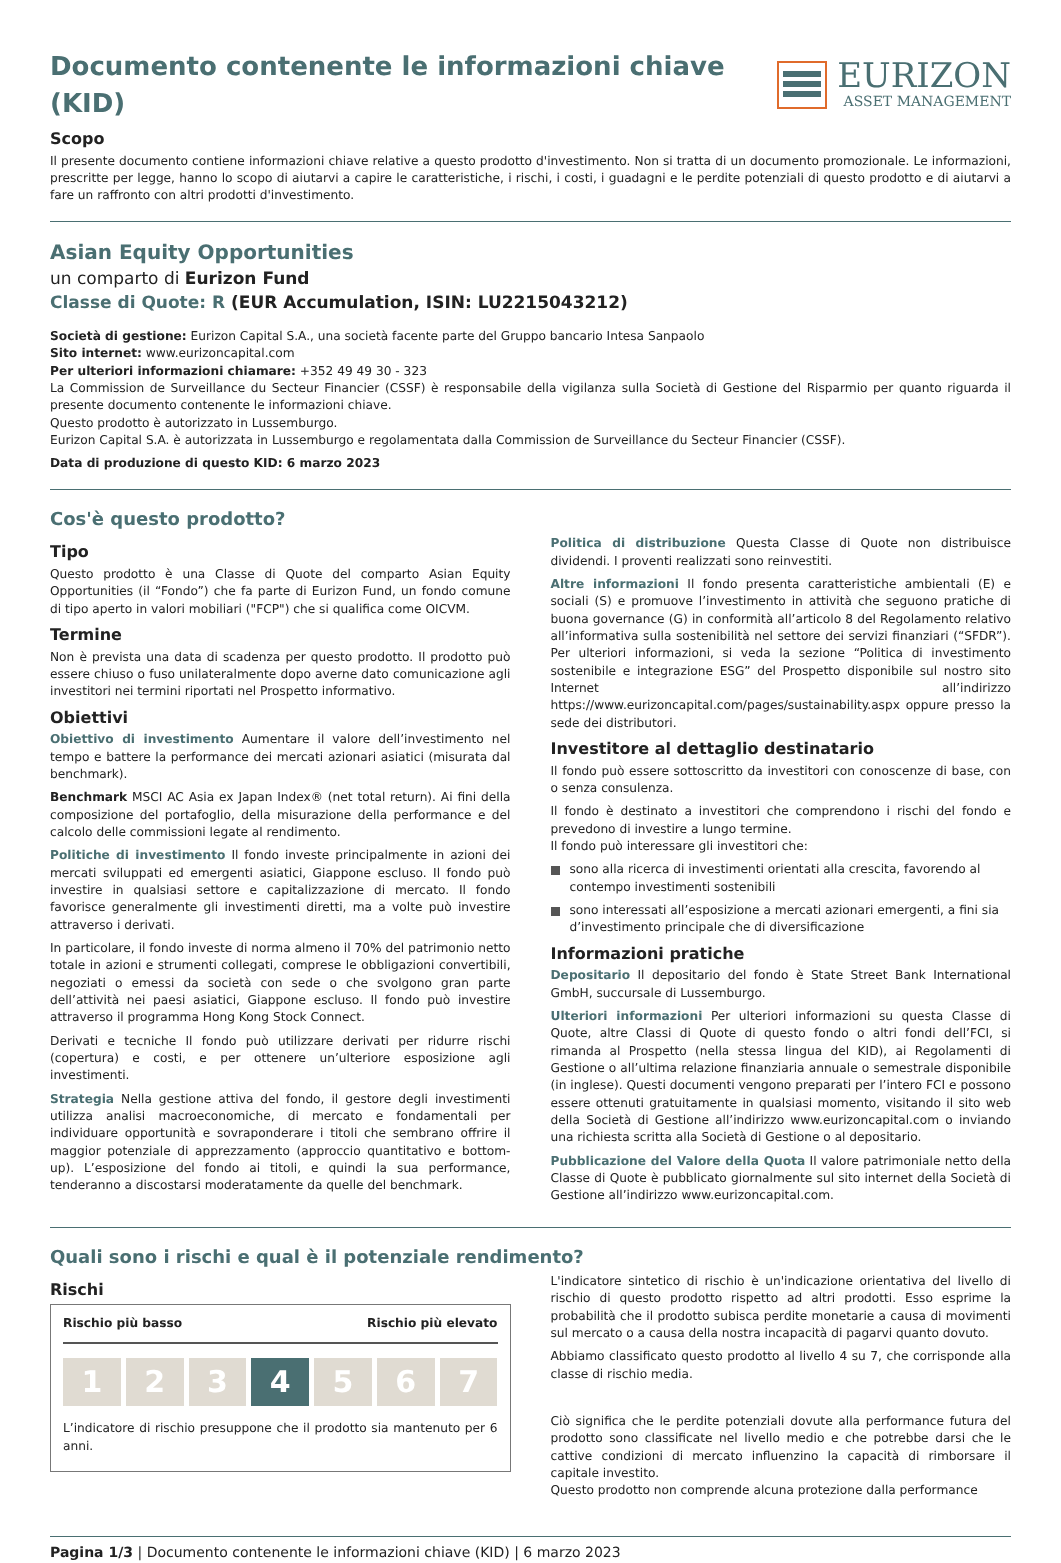Documento contenente le informazioni chiave (KID)
EURIZON
ASSET MANAGEMENT
Scopo
Il presente documento contiene informazioni chiave relative a questo prodotto d'investimento. Non si tratta di un documento promozionale. Le informazioni, prescritte per legge, hanno lo scopo di aiutarvi a capire le caratteristiche, i rischi, i costi, i guadagni e le perdite potenziali di questo prodotto e di aiutarvi a fare un raffronto con altri prodotti d'investimento.
Asian Equity Opportunities
un comparto di Eurizon Fund
Classe di Quote: R (EUR Accumulation, ISIN: LU2215043212)
Società di gestione: Eurizon Capital S.A., una società facente parte del Gruppo bancario Intesa Sanpaolo
Sito internet: www.eurizoncapital.com
Per ulteriori informazioni chiamare: +352 49 49 30 - 323
La Commission de Surveillance du Secteur Financier (CSSF) è responsabile della vigilanza sulla Società di Gestione del Risparmio per quanto riguarda il presente documento contenente le informazioni chiave.
Questo prodotto è autorizzato in Lussemburgo.
Eurizon Capital S.A. è autorizzata in Lussemburgo e regolamentata dalla Commission de Surveillance du Secteur Financier (CSSF).
Data di produzione di questo KID: 6 marzo 2023
Cos'è questo prodotto?
Tipo
Questo prodotto è una Classe di Quote del comparto Asian Equity Opportunities (il “Fondo”) che fa parte di Eurizon Fund, un fondo comune di tipo aperto in valori mobiliari ("FCP") che si qualifica come OICVM.
Termine
Non è prevista una data di scadenza per questo prodotto. Il prodotto può essere chiuso o fuso unilateralmente dopo averne dato comunicazione agli investitori nei termini riportati nel Prospetto informativo.
Obiettivi
Obiettivo di investimento Aumentare il valore dell’investimento nel tempo e battere la performance dei mercati azionari asiatici (misurata dal benchmark).
Benchmark MSCI AC Asia ex Japan Index® (net total return). Ai fini della composizione del portafoglio, della misurazione della performance e del calcolo delle commissioni legate al rendimento.
Politiche di investimento Il fondo investe principalmente in azioni dei mercati sviluppati ed emergenti asiatici, Giappone escluso. Il fondo può investire in qualsiasi settore e capitalizzazione di mercato. Il fondo favorisce generalmente gli investimenti diretti, ma a volte può investire attraverso i derivati.
In particolare, il fondo investe di norma almeno il 70% del patrimonio netto totale in azioni e strumenti collegati, comprese le obbligazioni convertibili, negoziati o emessi da società con sede o che svolgono gran parte dell’attività nei paesi asiatici, Giappone escluso. Il fondo può investire attraverso il programma Hong Kong Stock Connect.
Derivati e tecniche Il fondo può utilizzare derivati per ridurre rischi (copertura) e costi, e per ottenere un’ulteriore esposizione agli investimenti.
Strategia Nella gestione attiva del fondo, il gestore degli investimenti utilizza analisi macroeconomiche, di mercato e fondamentali per individuare opportunità e sovraponderare i titoli che sembrano offrire il maggior potenziale di apprezzamento (approccio quantitativo e bottom-up). L’esposizione del fondo ai titoli, e quindi la sua performance, tenderanno a discostarsi moderatamente da quelle del benchmark.
Politica di distribuzione Questa Classe di Quote non distribuisce dividendi. I proventi realizzati sono reinvestiti.
Altre informazioni Il fondo presenta caratteristiche ambientali (E) e sociali (S) e promuove l’investimento in attività che seguono pratiche di buona governance (G) in conformità all’articolo 8 del Regolamento relativo all’informativa sulla sostenibilità nel settore dei servizi finanziari (“SFDR”). Per ulteriori informazioni, si veda la sezione “Politica di investimento sostenibile e integrazione ESG” del Prospetto disponibile sul nostro sito Internet all’indirizzo https://www.eurizoncapital.com/pages/sustainability.aspx oppure presso la sede dei distributori.
Investitore al dettaglio destinatario
Il fondo può essere sottoscritto da investitori con conoscenze di base, con o senza consulenza.
Il fondo è destinato a investitori che comprendono i rischi del fondo e prevedono di investire a lungo termine.
Il fondo può interessare gli investitori che:
sono alla ricerca di investimenti orientati alla crescita, favorendo al contempo investimenti sostenibili
sono interessati all’esposizione a mercati azionari emergenti, a fini sia d’investimento principale che di diversificazione
Informazioni pratiche
Depositario Il depositario del fondo è State Street Bank International GmbH, succursale di Lussemburgo.
Ulteriori informazioni Per ulteriori informazioni su questa Classe di Quote, altre Classi di Quote di questo fondo o altri fondi dell’FCI, si rimanda al Prospetto (nella stessa lingua del KID), ai Regolamenti di Gestione o all’ultima relazione finanziaria annuale o semestrale disponibile (in inglese). Questi documenti vengono preparati per l’intero FCI e possono essere ottenuti gratuitamente in qualsiasi momento, visitando il sito web della Società di Gestione all’indirizzo www.eurizoncapital.com o inviando una richiesta scritta alla Società di Gestione o al depositario.
Pubblicazione del Valore della Quota Il valore patrimoniale netto della Classe di Quote è pubblicato giornalmente sul sito internet della Società di Gestione all’indirizzo www.eurizoncapital.com.
Quali sono i rischi e qual è il potenziale rendimento?
Rischi
Rischio più basso Rischio più elevato
1 2 3 4 5 6 7
L’indicatore di rischio presuppone che il prodotto sia mantenuto per 6 anni.
L'indicatore sintetico di rischio è un'indicazione orientativa del livello di rischio di questo prodotto rispetto ad altri prodotti. Esso esprime la probabilità che il prodotto subisca perdite monetarie a causa di movimenti sul mercato o a causa della nostra incapacità di pagarvi quanto dovuto.
Abbiamo classificato questo prodotto al livello 4 su 7, che corrisponde alla classe di rischio media.
Ciò significa che le perdite potenziali dovute alla performance futura del prodotto sono classificate nel livello medio e che potrebbe darsi che le cattive condizioni di mercato influenzino la capacità di rimborsare il capitale investito.
Questo prodotto non comprende alcuna protezione dalla performance
Pagina 1/3 | Documento contenente le informazioni chiave (KID) | 6 marzo 2023